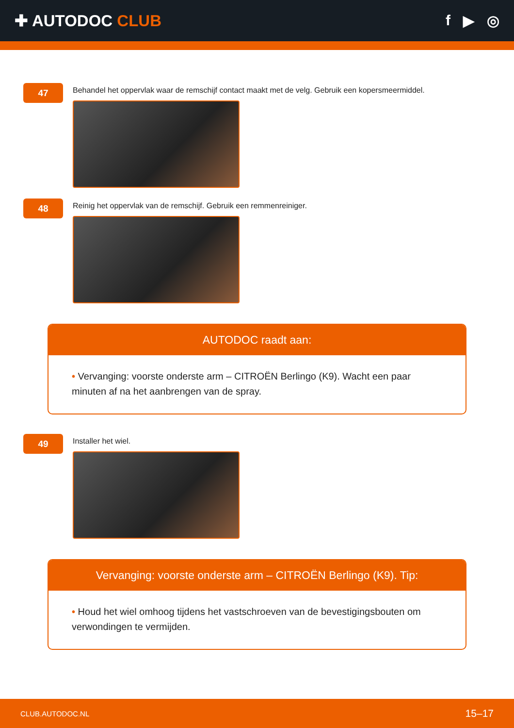✚ AUTODOC CLUB f ▶ ◎
47
Behandel het oppervlak waar de remschijf contact maakt met de velg. Gebruik een kopersmeermiddel.
48
Reinig het oppervlak van de remschijf. Gebruik een remmenreiniger.
AUTODOC raadt aan:
• Vervanging: voorste onderste arm – CITROËN Berlingo (K9). Wacht een paar minuten af na het aanbrengen van de spray.
49
Installer het wiel.
Vervanging: voorste onderste arm – CITROËN Berlingo (K9). Tip:
• Houd het wiel omhoog tijdens het vastschroeven van de bevestigingsbouten om verwondingen te vermijden.
CLUB.AUTODOC.NL 15–17